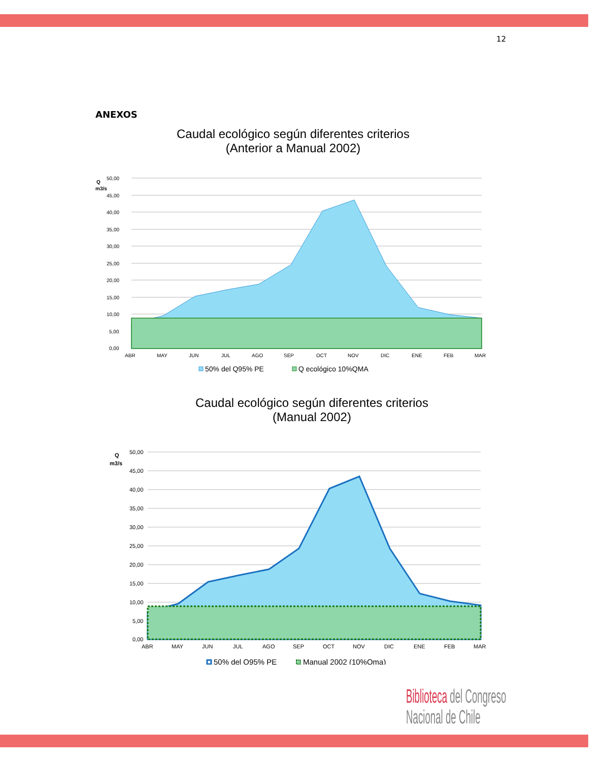12
ANEXOS
Caudal ecológico según diferentes criterios
(Anterior a Manual 2002)
Q
m3/s
50,00
45,00
40,00
35,00
30,00
25,00
20,00
15,00
10,00
5,00
0,00
ABR
MAY
JUN
JUL
AGO
SEP
OCT
NOV
DIC
ENE
FEB
MAR
50% del Q95% PE
Q ecológico 10%QMA
Caudal ecológico según diferentes criterios
(Manual 2002)
Q
m3/s
50,00
45,00
40,00
35,00
30,00
25,00
20,00
15,00
10,00
5,00
0,00
ABR
MAY
JUN
JUL
AGO
SEP
OCT
NOV
DIC
ENE
FEB
MAR
50% del Q95% PE
Manual 2002 (10%Qma)
Biblioteca del Congreso Nacional de Chile